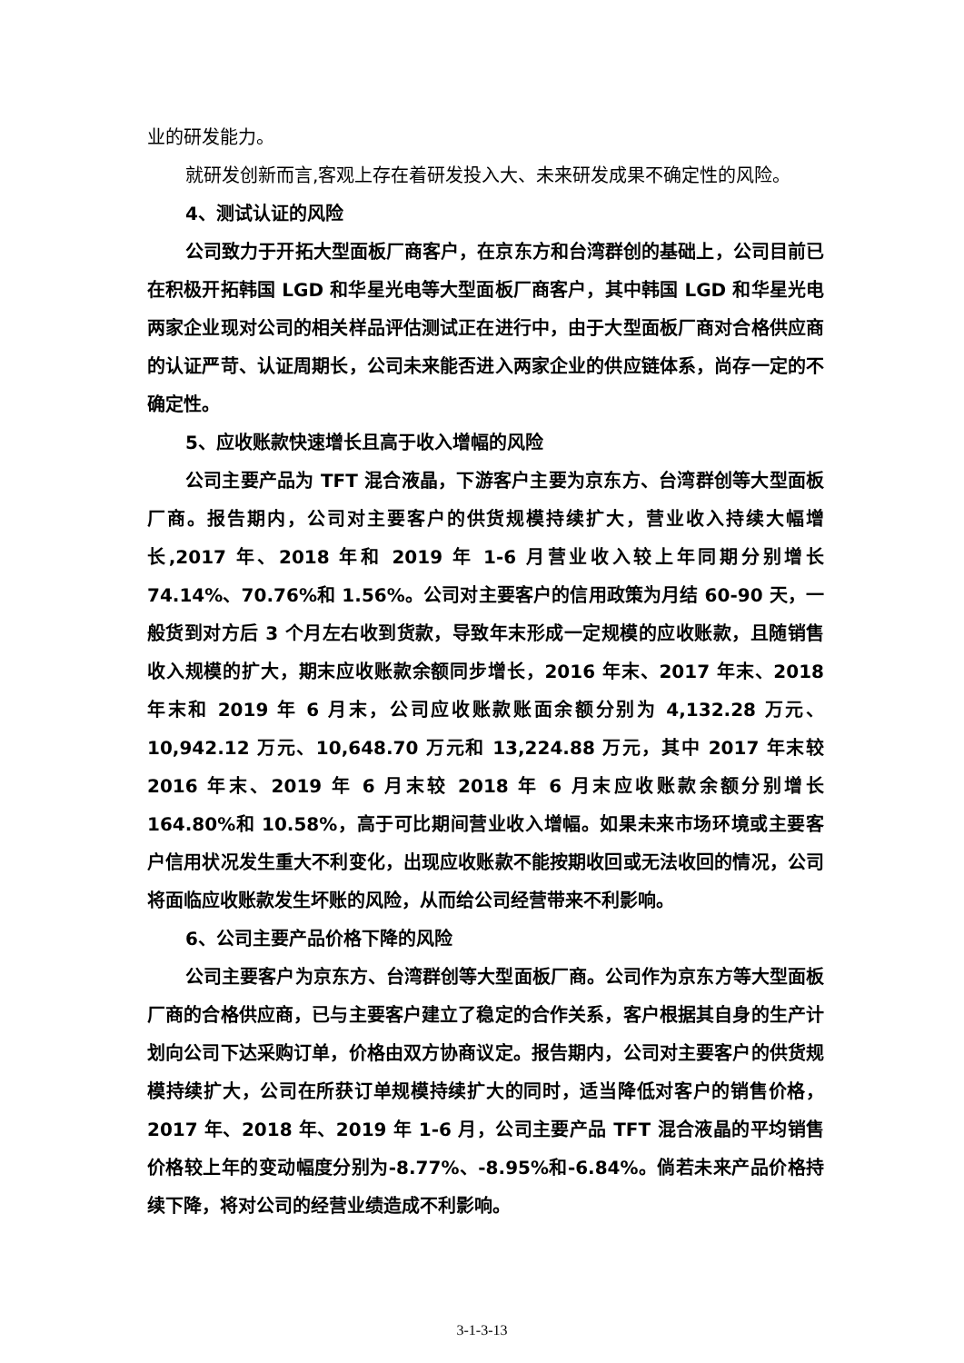业的研发能力。
就研发创新而言,客观上存在着研发投入大、未来研发成果不确定性的风险。
4、测试认证的风险
公司致力于开拓大型面板厂商客户，在京东方和台湾群创的基础上，公司目前已在积极开拓韩国 LGD 和华星光电等大型面板厂商客户，其中韩国 LGD 和华星光电两家企业现对公司的相关样品评估测试正在进行中，由于大型面板厂商对合格供应商的认证严苛、认证周期长，公司未来能否进入两家企业的供应链体系，尚存一定的不确定性。
5、应收账款快速增长且高于收入增幅的风险
公司主要产品为 TFT 混合液晶，下游客户主要为京东方、台湾群创等大型面板厂商。报告期内，公司对主要客户的供货规模持续扩大，营业收入持续大幅增长,2017 年、2018 年和 2019 年 1-6 月营业收入较上年同期分别增长 74.14%、70.76%和 1.56%。公司对主要客户的信用政策为月结 60-90 天，一般货到对方后 3 个月左右收到货款，导致年末形成一定规模的应收账款，且随销售收入规模的扩大，期末应收账款余额同步增长，2016 年末、2017 年末、2018 年末和 2019 年 6 月末，公司应收账款账面余额分别为 4,132.28 万元、10,942.12 万元、10,648.70 万元和 13,224.88 万元，其中 2017 年末较 2016 年末、2019 年 6 月末较 2018 年 6 月末应收账款余额分别增长 164.80%和 10.58%，高于可比期间营业收入增幅。如果未来市场环境或主要客户信用状况发生重大不利变化，出现应收账款不能按期收回或无法收回的情况，公司将面临应收账款发生坏账的风险，从而给公司经营带来不利影响。
6、公司主要产品价格下降的风险
公司主要客户为京东方、台湾群创等大型面板厂商。公司作为京东方等大型面板厂商的合格供应商，已与主要客户建立了稳定的合作关系，客户根据其自身的生产计划向公司下达采购订单，价格由双方协商议定。报告期内，公司对主要客户的供货规模持续扩大，公司在所获订单规模持续扩大的同时，适当降低对客户的销售价格，2017 年、2018 年、2019 年 1-6 月，公司主要产品 TFT 混合液晶的平均销售价格较上年的变动幅度分别为-8.77%、-8.95%和-6.84%。倘若未来产品价格持续下降，将对公司的经营业绩造成不利影响。
3-1-3-13